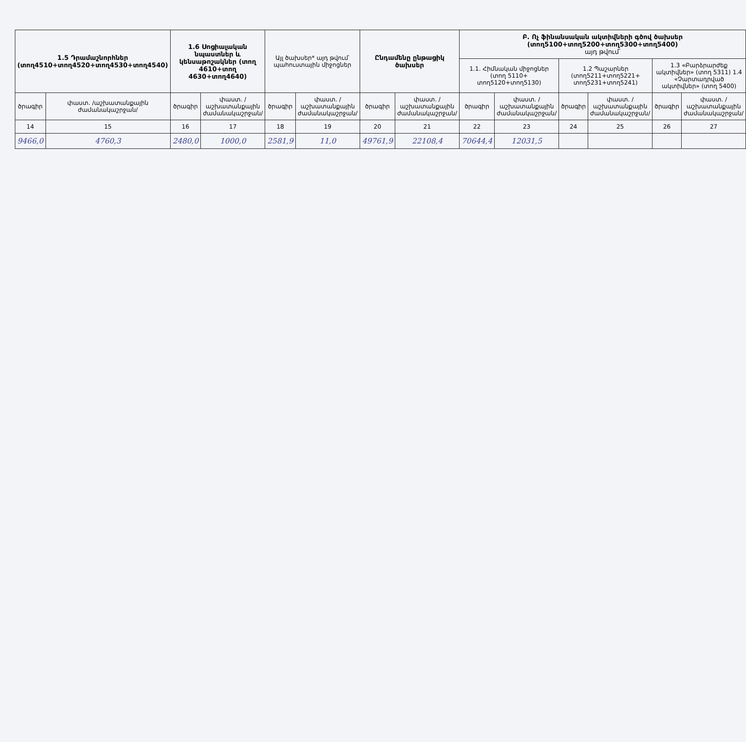| 1.5 Դրամաշնորհներ (տող4510+տող4520+տող4530+տող4540) | | 1.6 Սոցիալական նպաստներ և կենսաթոշակներ (տող 4610+տող 4630+տող4640) | | Այլ ծախսեր* այդ թվում՝ պահուստային միջոցներ | | Ընդամենը ընթացիկ ծախսեր | | Բ. Ոչ ֆինանսական ակտիվների գծով ծախսեր (տող5100+տող5200+տող5300+տող5400) այդ թվում՝ | | | | | |
| --- | --- | --- | --- | --- | --- | --- | --- | --- | --- | --- | --- | --- | --- |
| | | | | | | | | 1.1. Հիմնական միջոցներ (տող 5110+ տող5120+տող5130) | | 1.2 Պաշարներ (տող5211+տող5221+ տող5231+տող5241) | | 1.3 «Բարձրարժեք ակտիվներ» (տող 5311) 1.4 «Չարտադրված ակտիվներ» (տող 5400) | |
| ծրագիր | փաստ. /աշխատանքային ժամանակաշրջան/ | ծրագիր | փաստ. /աշխատանքային ժամանակաշրջան/ | ծրագիր | փաստ. /աշխատանքային ժամանակաշրջան/ | ծրագիր | փաստ. /աշխատանքային ժամանակաշրջան/ | ծրագիր | փաստ. /աշխատանքային ժամանակաշրջան/ | ծրագիր | փաստ. /աշխատանքային ժամանակաշրջան/ | ծրագիր | փաստ. /աշխատանքային ժամանակաշրջան/ |
| 14 | 15 | 16 | 17 | 18 | 19 | 20 | 21 | 22 | 23 | 24 | 25 | 26 | 27 |
| 9466,0 | 4760,3 | 2480,0 | 1000,0 | 2581,9 | 11,0 | 49761,9 | 22108,4 | 70644,4 | 12031,5 | | | | |